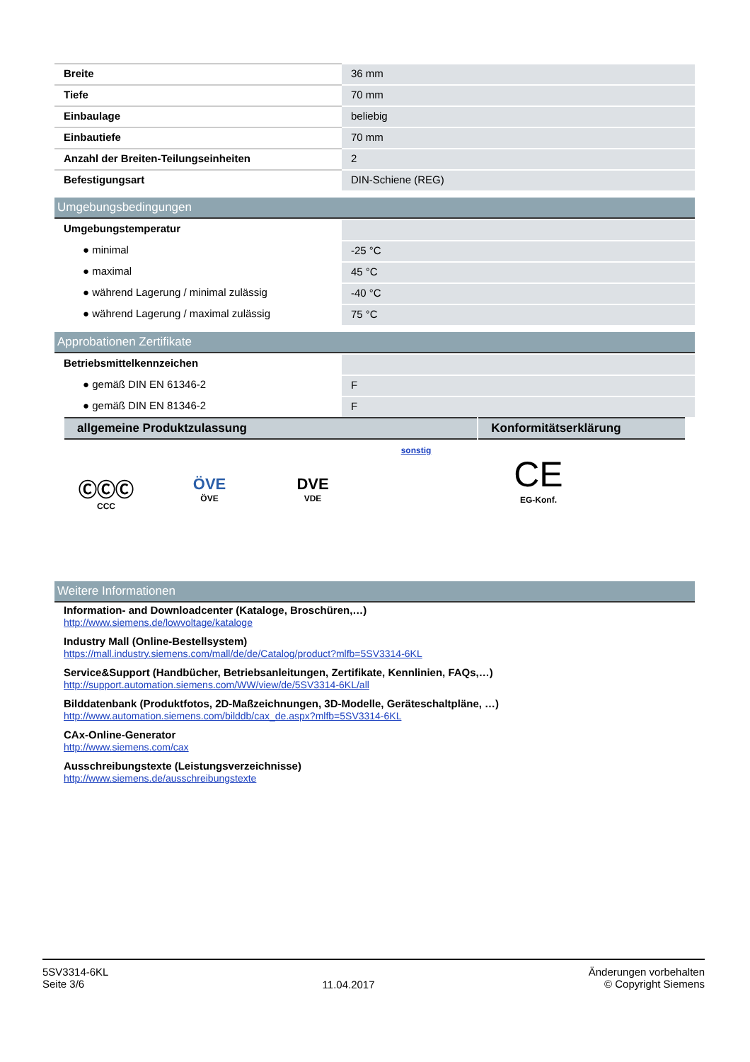| Breite | 36 mm |
| Tiefe | 70 mm |
| Einbaulage | beliebig |
| Einbautiefe | 70 mm |
| Anzahl der Breiten-Teilungseinheiten | 2 |
| Befestigungsart | DIN-Schiene (REG) |
Umgebungsbedingungen
| Umgebungstemperatur | |
| ● minimal | -25 °C |
| ● maximal | 45 °C |
| ● während Lagerung / minimal zulässig | -40 °C |
| ● während Lagerung / maximal zulässig | 75 °C |
Approbationen Zertifikate
| Betriebsmittelkennzeichen | |
| ● gemäß DIN EN 61346-2 | F |
| ● gemäß DIN EN 81346-2 | F |
allgemeine Produktzulassung Konformitätserklärung
ⒸⒸⒸ
CCC
ÖVE
ÖVE
DVE
VDE
sonstig
CE
EG-Konf.
Weitere Informationen
Information- and Downloadcenter (Kataloge, Broschüren,…)
http://www.siemens.de/lowvoltage/kataloge
Industry Mall (Online-Bestellsystem)
https://mall.industry.siemens.com/mall/de/de/Catalog/product?mlfb=5SV3314-6KL
Service&Support (Handbücher, Betriebsanleitungen, Zertifikate, Kennlinien, FAQs,…)
http://support.automation.siemens.com/WW/view/de/5SV3314-6KL/all
Bilddatenbank (Produktfotos, 2D-Maßzeichnungen, 3D-Modelle, Geräteschaltpläne, …)
http://www.automation.siemens.com/bilddb/cax_de.aspx?mlfb=5SV3314-6KL
CAx-Online-Generator
http://www.siemens.com/cax
Ausschreibungstexte (Leistungsverzeichnisse)
http://www.siemens.de/ausschreibungstexte
5SV3314-6KL
Seite 3/6
11.04.2017
Änderungen vorbehalten
© Copyright Siemens